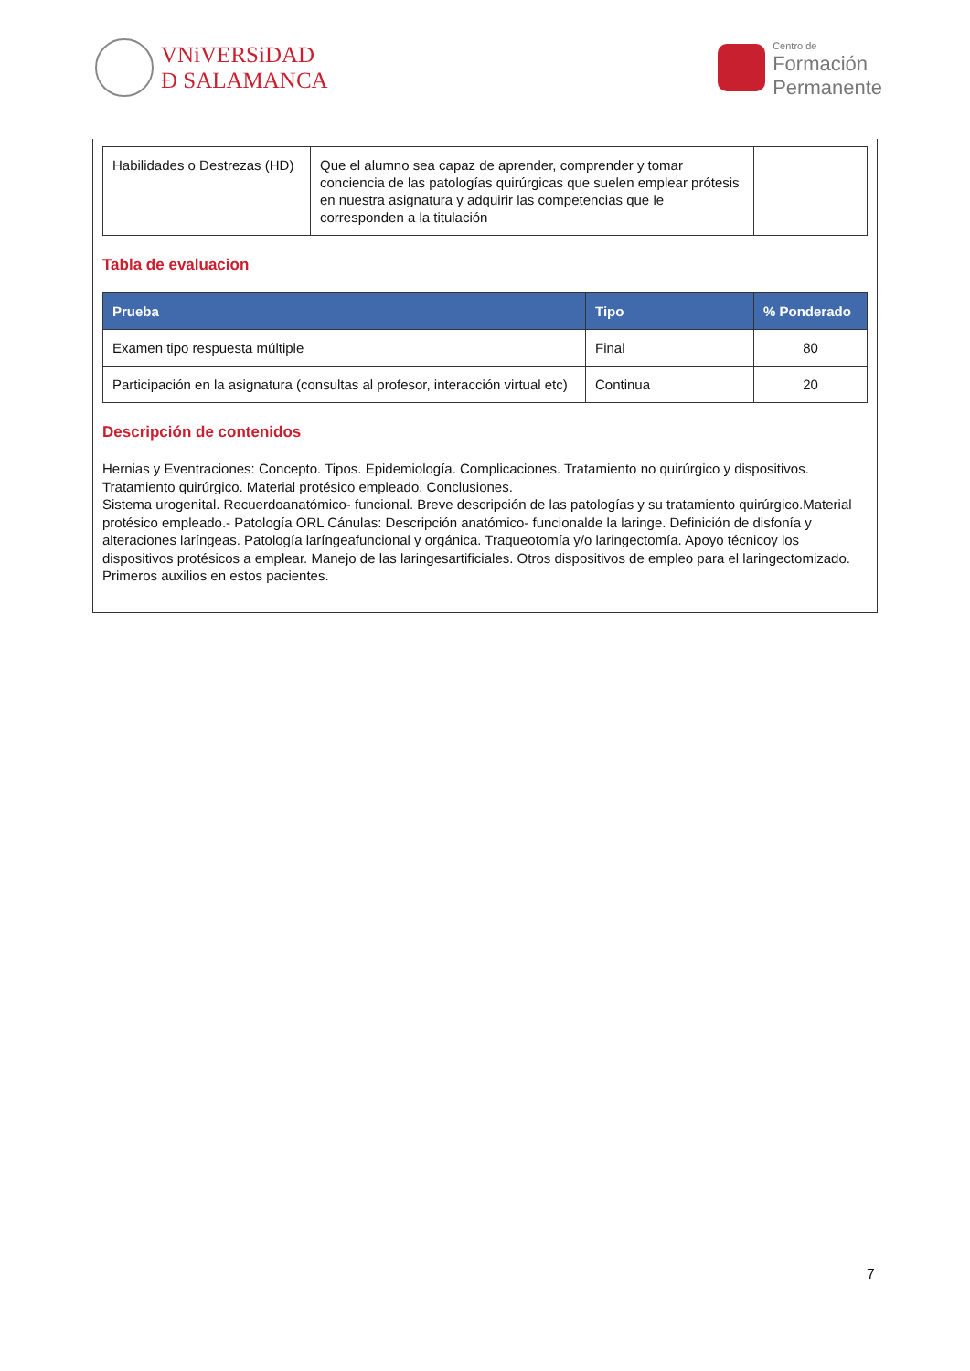VNiVERSiDAD
Ð SALAMANCA
Centro de
Formación
Permanente
| Habilidades o Destrezas (HD) | Que el alumno sea capaz de aprender, comprender y tomar conciencia de las patologías quirúrgicas que suelen emplear prótesis en nuestra asignatura y adquirir las competencias que le corresponden a la titulación | |
Tabla de evaluacion
| Prueba | Tipo | % Ponderado |
| --- | --- | --- |
| Examen tipo respuesta múltiple | Final | 80 |
| Participación en la asignatura (consultas al profesor, interacción virtual etc) | Continua | 20 |
Descripción de contenidos
Hernias y Eventraciones: Concepto. Tipos. Epidemiología. Complicaciones. Tratamiento no quirúrgico y dispositivos. Tratamiento quirúrgico. Material protésico empleado. Conclusiones.
Sistema urogenital. Recuerdoanatómico- funcional. Breve descripción de las patologías y su tratamiento quirúrgico.Material protésico empleado.- Patología ORL Cánulas: Descripción anatómico- funcionalde la laringe. Definición de disfonía y alteraciones laríngeas. Patología laríngeafuncional y orgánica. Traqueotomía y/o laringectomía. Apoyo técnicoy los dispositivos protésicos a emplear. Manejo de las laringesartificiales. Otros dispositivos de empleo para el laringectomizado. Primeros auxilios en estos pacientes.
7